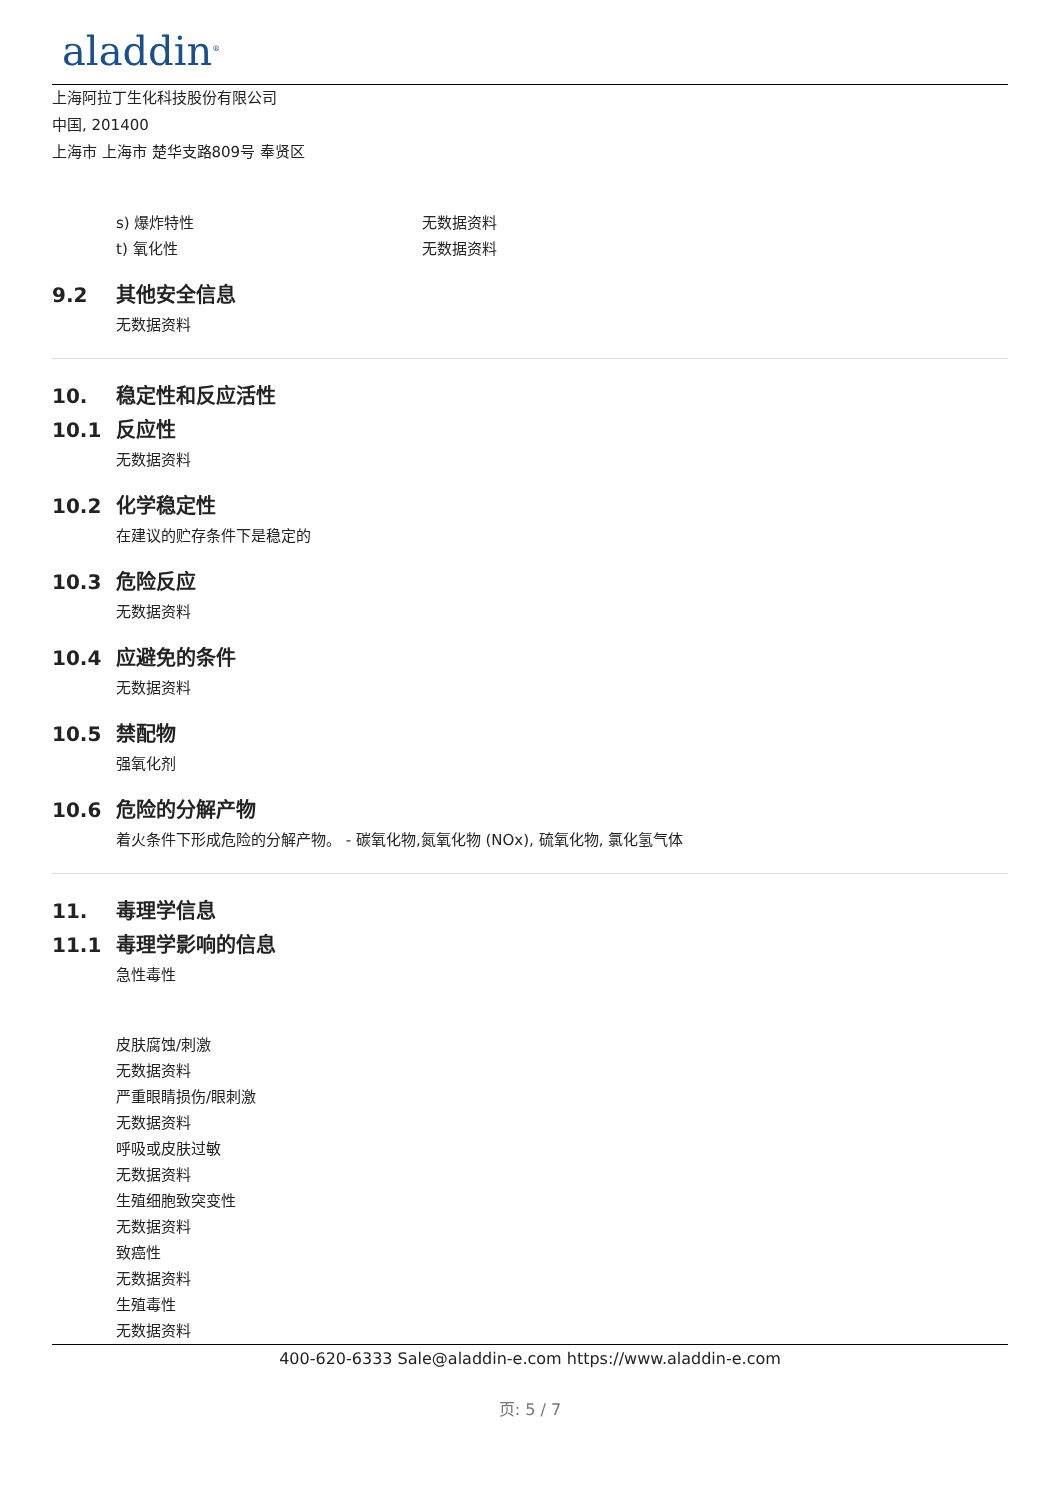aladdin<sup>®</sup>
上海阿拉丁生化科技股份有限公司
中国, 201400
上海市 上海市 楚华支路809号 奉贤区
s) 爆炸特性 无数据资料
t) 氧化性 无数据资料
9.2 其他安全信息
无数据资料
10. 稳定性和反应活性
10.1 反应性
无数据资料
10.2 化学稳定性
在建议的贮存条件下是稳定的
10.3 危险反应
无数据资料
10.4 应避免的条件
无数据资料
10.5 禁配物
强氧化剂
10.6 危险的分解产物
着火条件下形成危险的分解产物。 - 碳氧化物,氮氧化物 (NOx), 硫氧化物, 氯化氢气体
11. 毒理学信息
11.1 毒理学影响的信息
急性毒性
皮肤腐蚀/刺激
无数据资料
严重眼睛损伤/眼刺激
无数据资料
呼吸或皮肤过敏
无数据资料
生殖细胞致突变性
无数据资料
致癌性
无数据资料
生殖毒性
无数据资料
400-620-6333 Sale@aladdin-e.com https://www.aladdin-e.com
页: 5 / 7